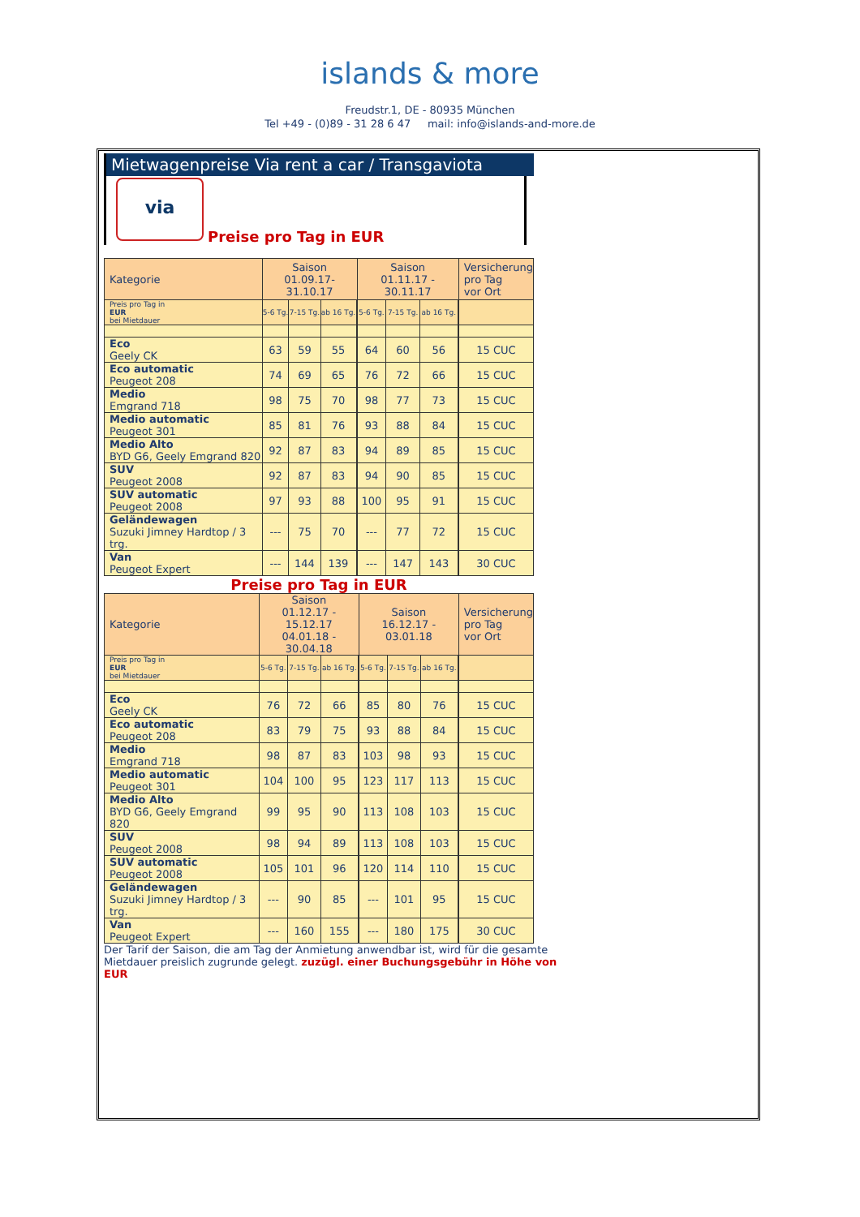islands & more
Freudstr.1, DE - 80935 München
Tel +49 - (0)89 - 31 28 6 47 mail: info@islands-and-more.de
Mietwagenpreise Via rent a car / Transgaviota
via
Preise pro Tag in EUR
| Kategorie | Saison 01.09.17-31.10.17 | | | | Saison 01.11.17 - 30.11.17 | | | | Versicherung pro Tag vor Ort |
| --- | --- | --- | --- | --- | --- | --- | --- | --- | --- |
| Preis pro Tag in EUR bei Mietdauer | 5-6 Tg. | 7-15 Tg. | ab 16 Tg. | | 5-6 Tg. | 7-15 Tg. | ab 16 Tg. | | |
| Eco Geely CK | 63 | 59 | 55 | | 64 | 60 | 56 | | 15 CUC |
| Eco automatic Peugeot 208 | 74 | 69 | 65 | | 76 | 72 | 66 | | 15 CUC |
| Medio Emgrand 718 | 98 | 75 | 70 | | 98 | 77 | 73 | | 15 CUC |
| Medio automatic Peugeot 301 | 85 | 81 | 76 | | 93 | 88 | 84 | | 15 CUC |
| Medio Alto BYD G6, Geely Emgrand 820 | 92 | 87 | 83 | | 94 | 89 | 85 | | 15 CUC |
| SUV Peugeot 2008 | 92 | 87 | 83 | | 94 | 90 | 85 | | 15 CUC |
| SUV automatic Peugeot 2008 | 97 | 93 | 88 | | 100 | 95 | 91 | | 15 CUC |
| Geländewagen Suzuki Jimney Hardtop / 3 trg. | --- | 75 | 70 | | --- | 77 | 72 | | 15 CUC |
| Van Peugeot Expert | --- | 144 | 139 | | --- | 147 | 143 | | 30 CUC |
Preise pro Tag in EUR
| Kategorie | Saison 01.12.17 - 15.12.17 04.01.18 - 30.04.18 | | | | Saison 16.12.17 - 03.01.18 | | | | Versicherung pro Tag vor Ort |
| --- | --- | --- | --- | --- | --- | --- | --- | --- | --- |
| Preis pro Tag in EUR bei Mietdauer | 5-6 Tg. | 7-15 Tg. | ab 16 Tg. | | 5-6 Tg. | 7-15 Tg. | ab 16 Tg. | | |
| Eco Geely CK | 76 | 72 | 66 | | 85 | 80 | 76 | | 15 CUC |
| Eco automatic Peugeot 208 | 83 | 79 | 75 | | 93 | 88 | 84 | | 15 CUC |
| Medio Emgrand 718 | 98 | 87 | 83 | | 103 | 98 | 93 | | 15 CUC |
| Medio automatic Peugeot 301 | 104 | 100 | 95 | | 123 | 117 | 113 | | 15 CUC |
| Medio Alto BYD G6, Geely Emgrand 820 | 99 | 95 | 90 | | 113 | 108 | 103 | | 15 CUC |
| SUV Peugeot 2008 | 98 | 94 | 89 | | 113 | 108 | 103 | | 15 CUC |
| SUV automatic Peugeot 2008 | 105 | 101 | 96 | | 120 | 114 | 110 | | 15 CUC |
| Geländewagen Suzuki Jimney Hardtop / 3 trg. | --- | 90 | 85 | | --- | 101 | 95 | | 15 CUC |
| Van Peugeot Expert | --- | 160 | 155 | | --- | 180 | 175 | | 30 CUC |
Der Tarif der Saison, die am Tag der Anmietung anwendbar ist, wird für die gesamte Mietdauer preislich zugrunde gelegt. zuzügl. einer Buchungsgebühr in Höhe von EUR